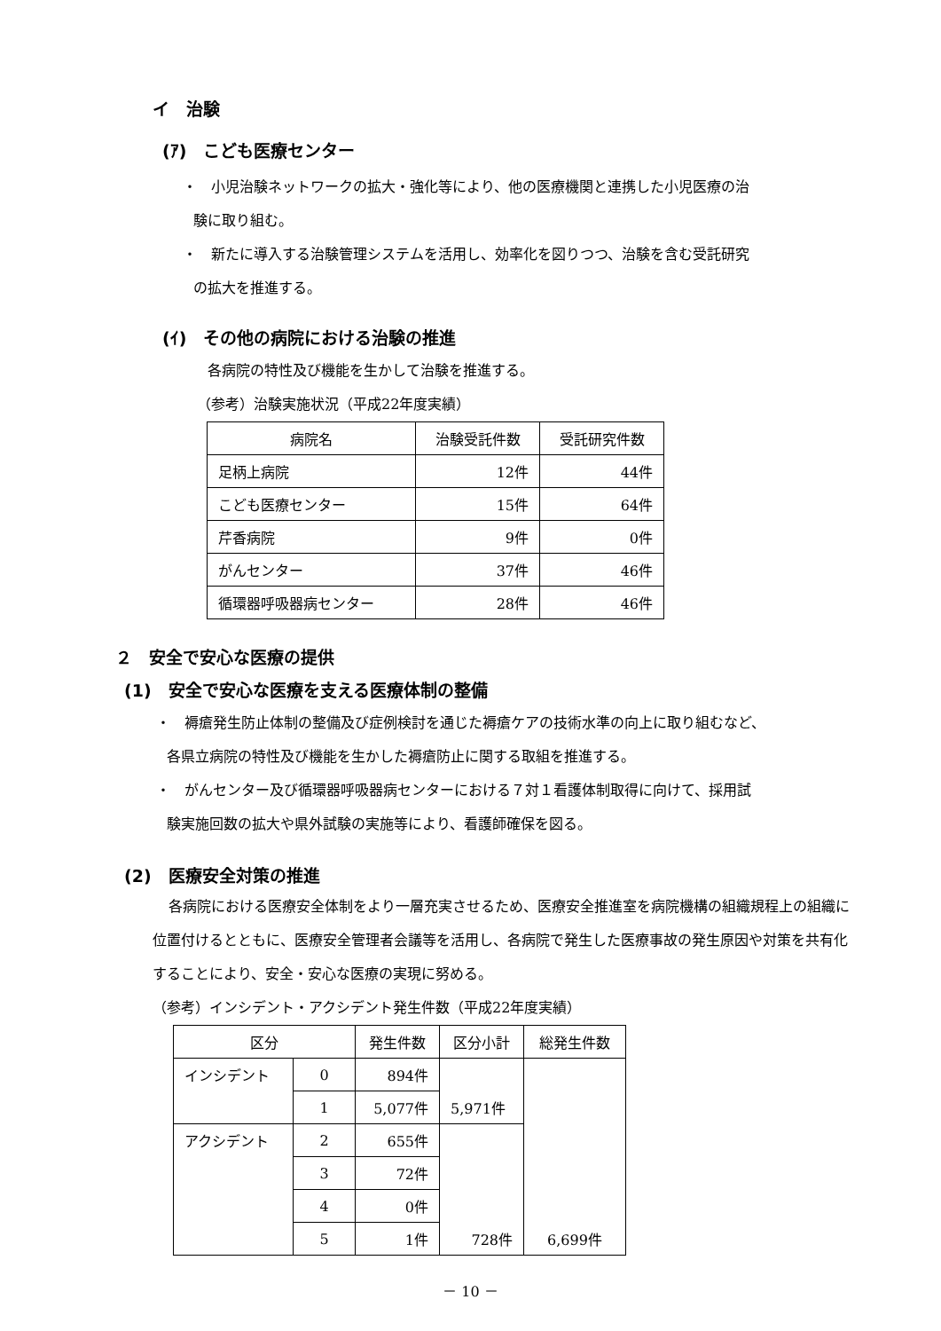イ　治験
(ｱ)　こども医療センター
・　小児治験ネットワークの拡大・強化等により、他の医療機関と連携した小児医療の治
験に取り組む。
・　新たに導入する治験管理システムを活用し、効率化を図りつつ、治験を含む受託研究
の拡大を推進する。
(ｲ)　その他の病院における治験の推進
各病院の特性及び機能を生かして治験を推進する。
（参考）治験実施状況（平成22年度実績）
| 病院名 | 治験受託件数 | 受託研究件数 |
| --- | --- | --- |
| 足柄上病院 | 12件 | 44件 |
| こども医療センター | 15件 | 64件 |
| 芹香病院 | 9件 | 0件 |
| がんセンター | 37件 | 46件 |
| 循環器呼吸器病センター | 28件 | 46件 |
２　安全で安心な医療の提供
(1)　安全で安心な医療を支える医療体制の整備
・　褥瘡発生防止体制の整備及び症例検討を通じた褥瘡ケアの技術水準の向上に取り組むなど、
各県立病院の特性及び機能を生かした褥瘡防止に関する取組を推進する。
・　がんセンター及び循環器呼吸器病センターにおける７対１看護体制取得に向けて、採用試
験実施回数の拡大や県外試験の実施等により、看護師確保を図る。
(2)　医療安全対策の推進
各病院における医療安全体制をより一層充実させるため、医療安全推進室を病院機構の組織規程上の組織に位置付けるとともに、医療安全管理者会議等を活用し、各病院で発生した医療事故の発生原因や対策を共有化することにより、安全・安心な医療の実現に努める。
（参考）インシデント・アクシデント発生件数（平成22年度実績）
| 区分 | | 発生件数 | 区分小計 | 総発生件数 |
| --- | --- | --- | --- | --- |
| インシデント | 0 | 894件 | 5,971件 | 6,699件 |
| | 1 | 5,077件 | | |
| アクシデント | 2 | 655件 | 728件 | |
| | 3 | 72件 | | |
| | 4 | 0件 | | |
| | 5 | 1件 | | |
－ 10 －